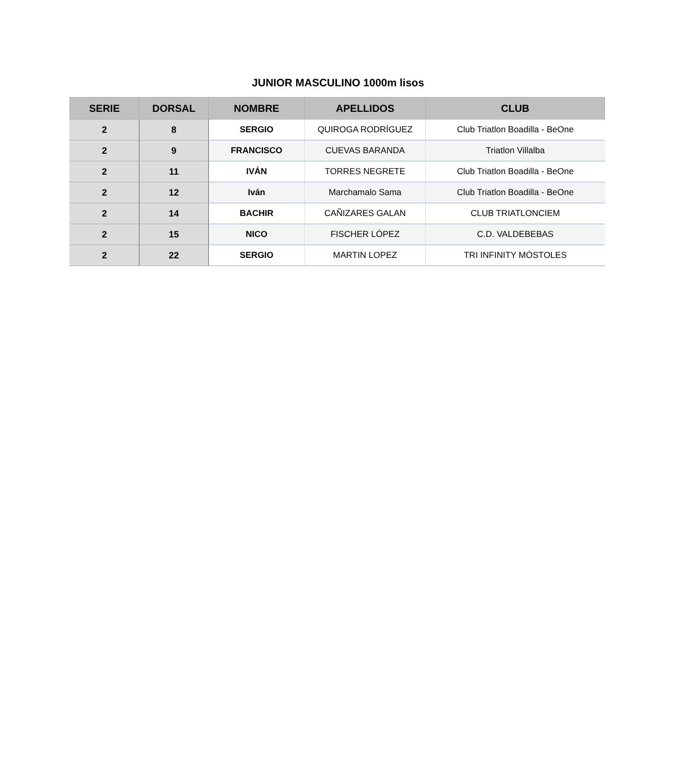JUNIOR MASCULINO 1000m lisos
| SERIE | DORSAL | NOMBRE | APELLIDOS | CLUB |
| --- | --- | --- | --- | --- |
| 2 | 8 | SERGIO | QUIROGA RODRÍGUEZ | Club Triatlon Boadilla - BeOne |
| 2 | 9 | FRANCISCO | CUEVAS BARANDA | Triatlon Villalba |
| 2 | 11 | IVÁN | TORRES NEGRETE | Club Triatlon Boadilla - BeOne |
| 2 | 12 | Iván | Marchamalo Sama | Club Triatlon Boadilla - BeOne |
| 2 | 14 | BACHIR | CAÑIZARES GALAN | CLUB TRIATLONCIEM |
| 2 | 15 | NICO | FISCHER LÓPEZ | C.D. VALDEBEBAS |
| 2 | 22 | SERGIO | MARTIN LOPEZ | TRI INFINITY MÓSTOLES |